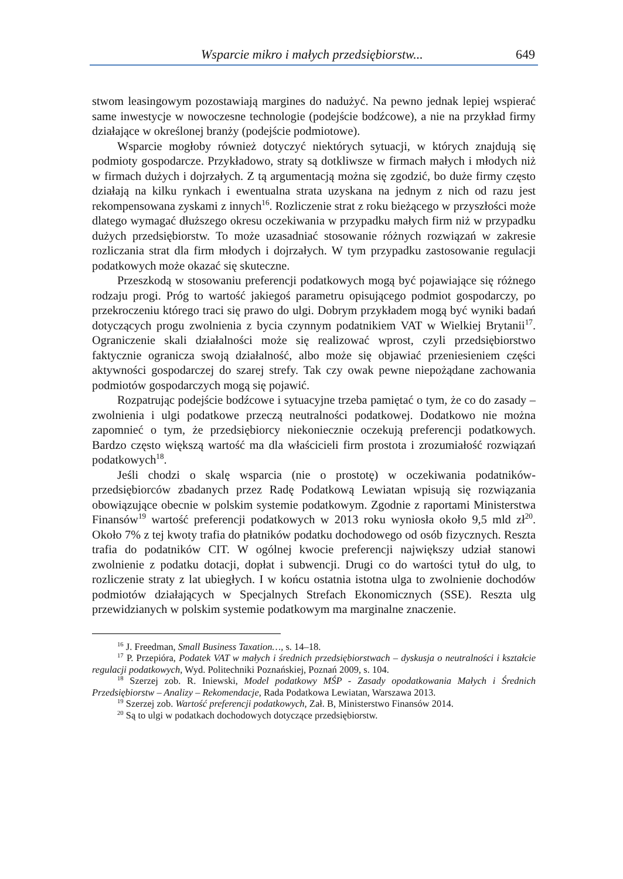Wsparcie mikro i małych przedsiębiorstw... 649
stwom leasingowym pozostawiają margines do nadużyć. Na pewno jednak lepiej wspierać same inwestycje w nowoczesne technologie (podejście bodźcowe), a nie na przykład firmy działające w określonej branży (podejście podmiotowe).
Wsparcie mogłoby również dotyczyć niektórych sytuacji, w których znajdują się podmioty gospodarcze. Przykładowo, straty są dotkliwsze w firmach małych i młodych niż w firmach dużych i dojrzałych. Z tą argumentacją można się zgodzić, bo duże firmy często działają na kilku rynkach i ewentualna strata uzyskana na jednym z nich od razu jest rekompensowana zyskami z innych<sup>16</sup>. Rozliczenie strat z roku bieżącego w przyszłości może dlatego wymagać dłuższego okresu oczekiwania w przypadku małych firm niż w przypadku dużych przedsiębiorstw. To może uzasadniać stosowanie różnych rozwiązań w zakresie rozliczania strat dla firm młodych i dojrzałych. W tym przypadku zastosowanie regulacji podatkowych może okazać się skuteczne.
Przeszkodą w stosowaniu preferencji podatkowych mogą być pojawiające się różnego rodzaju progi. Próg to wartość jakiegoś parametru opisującego podmiot gospodarczy, po przekroczeniu którego traci się prawo do ulgi. Dobrym przykładem mogą być wyniki badań dotyczących progu zwolnienia z bycia czynnym podatnikiem VAT w Wielkiej Brytanii<sup>17</sup>. Ograniczenie skali działalności może się realizować wprost, czyli przedsiębiorstwo faktycznie ogranicza swoją działalność, albo może się objawiać przeniesieniem części aktywności gospodarczej do szarej strefy. Tak czy owak pewne niepożądane zachowania podmiotów gospodarczych mogą się pojawić.
Rozpatrując podejście bodźcowe i sytuacyjne trzeba pamiętać o tym, że co do zasady – zwolnienia i ulgi podatkowe przeczą neutralności podatkowej. Dodatkowo nie można zapomnieć o tym, że przedsiębiorcy niekoniecznie oczekują preferencji podatkowych. Bardzo często większą wartość ma dla właścicieli firm prostota i zrozumiałość rozwiązań podatkowych<sup>18</sup>.
Jeśli chodzi o skalę wsparcia (nie o prostotę) w oczekiwania podatników-przedsiębiorców zbadanych przez Radę Podatkową Lewiatan wpisują się rozwiązania obowiązujące obecnie w polskim systemie podatkowym. Zgodnie z raportami Ministerstwa Finansów<sup>19</sup> wartość preferencji podatkowych w 2013 roku wyniosła około 9,5 mld zł<sup>20</sup>. Około 7% z tej kwoty trafia do płatników podatku dochodowego od osób fizycznych. Reszta trafia do podatników CIT. W ogólnej kwocie preferencji największy udział stanowi zwolnienie z podatku dotacji, dopłat i subwencji. Drugi co do wartości tytuł do ulg, to rozliczenie straty z lat ubiegłych. I w końcu ostatnia istotna ulga to zwolnienie dochodów podmiotów działających w Specjalnych Strefach Ekonomicznych (SSE). Reszta ulg przewidzianych w polskim systemie podatkowym ma marginalne znaczenie.
<sup>16</sup> J. Freedman, Small Business Taxation…, s. 14–18.
<sup>17</sup> P. Przepióra, Podatek VAT w małych i średnich przedsiębiorstwach – dyskusja o neutralności i kształcie regulacji podatkowych, Wyd. Politechniki Poznańskiej, Poznań 2009, s. 104.
<sup>18</sup> Szerzej zob. R. Iniewski, Model podatkowy MŚP - Zasady opodatkowania Małych i Średnich Przedsiębiorstw – Analizy – Rekomendacje, Rada Podatkowa Lewiatan, Warszawa 2013.
<sup>19</sup> Szerzej zob. Wartość preferencji podatkowych, Zał. B, Ministerstwo Finansów 2014.
<sup>20</sup> Są to ulgi w podatkach dochodowych dotyczące przedsiębiorstw.